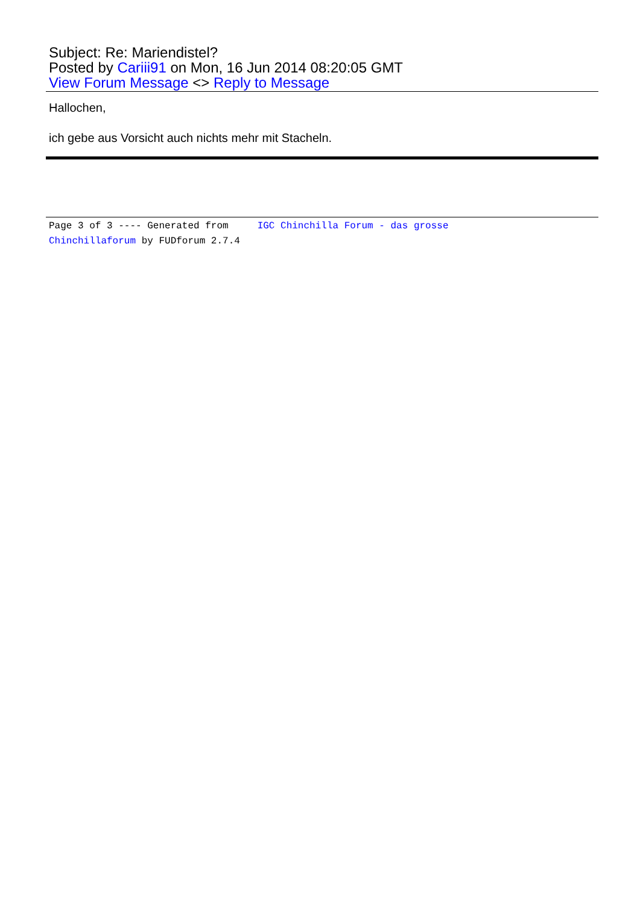Subject: Re: Mariendistel?
Posted by Cariii91 on Mon, 16 Jun 2014 08:20:05 GMT
View Forum Message <> Reply to Message
Hallochen,
ich gebe aus Vorsicht auch nichts mehr mit Stacheln.
Page 3 of 3 ---- Generated from IGC Chinchilla Forum - das grosse Chinchillaforum by FUDforum 2.7.4